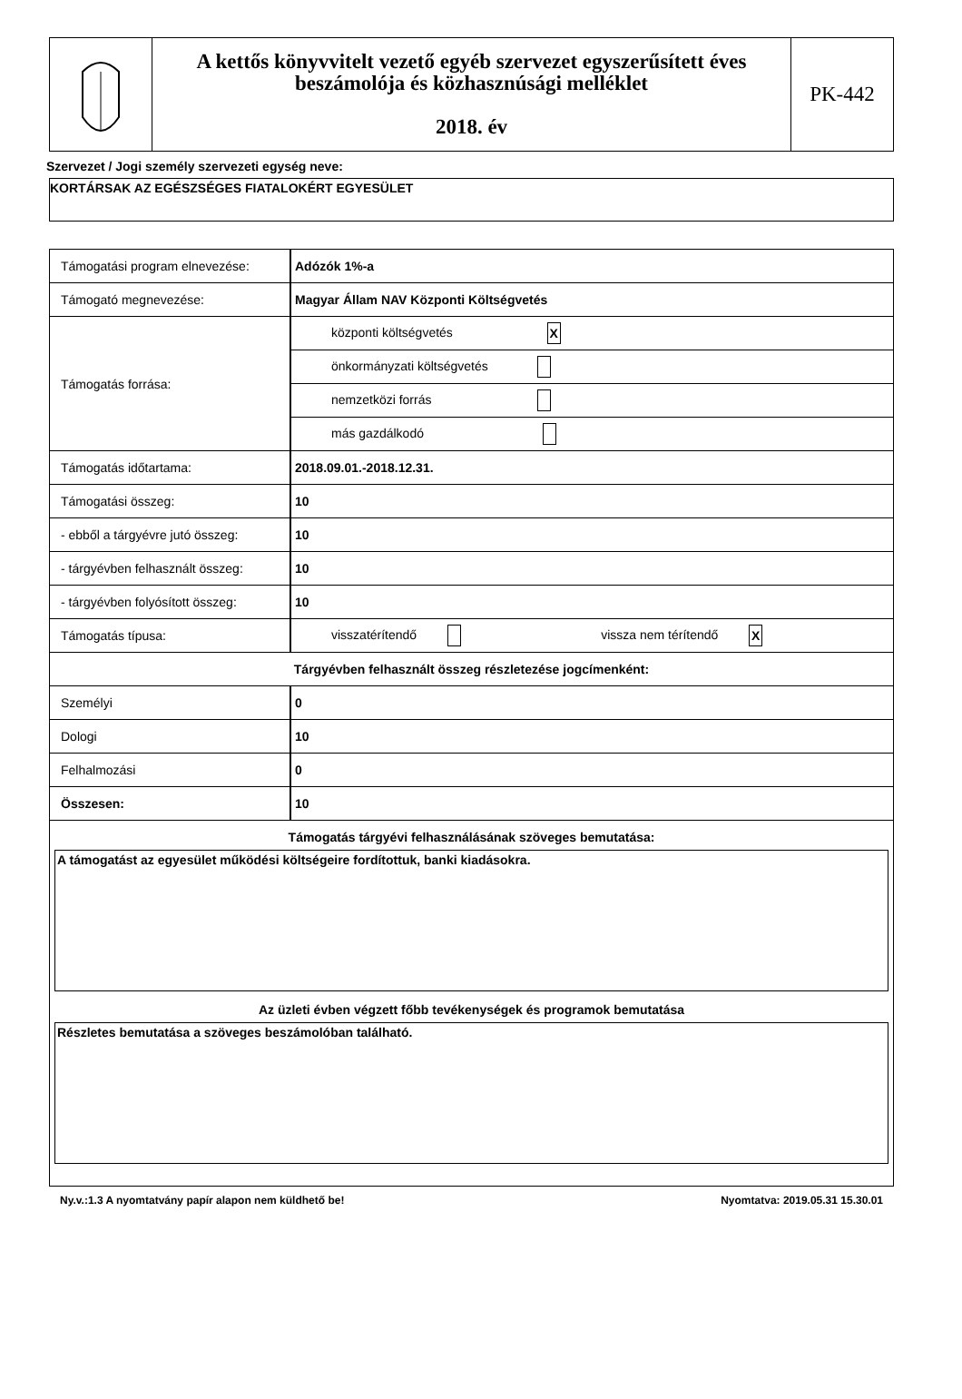A kettős könyvvitelt vezető egyéb szervezet egyszerűsített éves beszámolója és közhasznúsági melléklet
2018. év
PK-442
Szervezet / Jogi személy szervezeti egység neve:
KORTÁRSAK AZ EGÉSZSÉGES FIATALOKÉRT EGYESÜLET
| Támogatási program elnevezése: | Adózók 1%-a | |
| Támogató megnevezése: | Magyar Állam NAV Központi Költségvetés | |
| Támogatás forrása: | központi költségvetés X | |
| | önkormányzati költségvetés | |
| | nemzetközi forrás | |
| | más gazdálkodó | |
| Támogatás időtartama: | 2018.09.01.-2018.12.31. | |
| Támogatási összeg: | 10 | |
| - ebből a tárgyévre jutó összeg: | 10 | |
| - tárgyévben felhasznált összeg: | 10 | |
| - tárgyévben folyósított összeg: | 10 | |
| Támogatás típusa: | visszatérítendő | vissza nem térítendő X |
| Tárgyévben felhasznált összeg részletezése jogcímenként: | | |
| Személyi | 0 | |
| Dologi | 10 | |
| Felhalmozási | 0 | |
| Összesen: | 10 | |
| Támogatás tárgyévi felhasználásának szöveges bemutatása: A támogatást az egyesület működési költségeire fordítottuk, banki kiadásokra. Az üzleti évben végzett főbb tevékenységek és programok bemutatása Részletes bemutatása a szöveges beszámolóban található. | | |
Ny.v.:1.3 A nyomtatvány papír alapon nem küldhető be! Nyomtatva: 2019.05.31 15.30.01